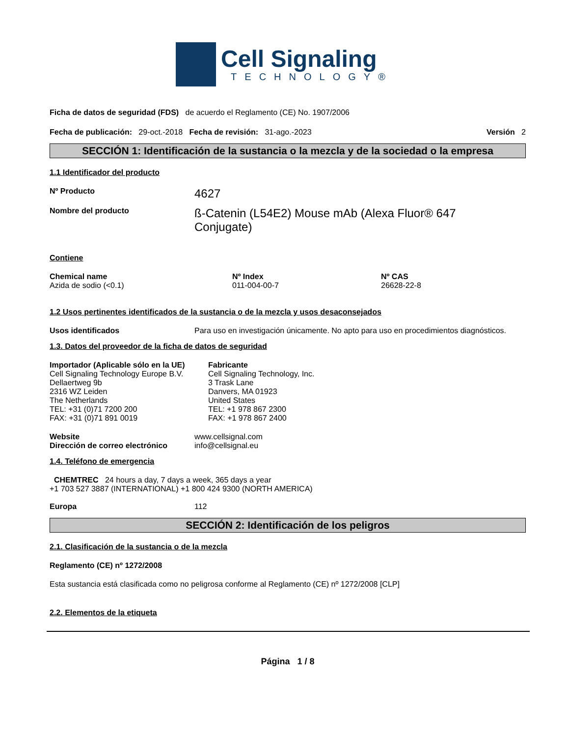Cell Signaling
TECHNOLOGY®
Ficha de datos de seguridad (FDS) de acuerdo el Reglamento (CE) No. 1907/2006
Fecha de publicación: 29-oct.-2018 Fecha de revisión: 31-ago.-2023
Versión 2
SECCIÓN 1: Identificación de la sustancia o la mezcla y de la sociedad o la empresa
1.1 Identificador del producto
Nº Producto
4627
Nombre del producto
ß-Catenin (L54E2) Mouse mAb (Alexa Fluor® 647 Conjugate)
Contiene
Chemical name
Azida de sodio (<0.1)
Nº Index
011-004-00-7
Nº CAS
26628-22-8
1.2 Usos pertinentes identificados de la sustancia o de la mezcla y usos desaconsejados
Usos identificados Para uso en investigación únicamente. No apto para uso en procedimientos diagnósticos.
1.3. Datos del proveedor de la ficha de datos de seguridad
Importador (Aplicable sólo en la UE)
Cell Signaling Technology Europe B.V.
Dellaertweg 9b
2316 WZ Leiden
The Netherlands
TEL: +31 (0)71 7200 200
FAX: +31 (0)71 891 0019
Fabricante
Cell Signaling Technology, Inc.
3 Trask Lane
Danvers, MA 01923
United States
TEL: +1 978 867 2300
FAX: +1 978 867 2400
Website
Dirección de correo electrónico
www.cellsignal.com
info@cellsignal.eu
1.4. Teléfono de emergencia
CHEMTREC 24 hours a day, 7 days a week, 365 days a year
+1 703 527 3887 (INTERNATIONAL) +1 800 424 9300 (NORTH AMERICA)
Europa 112
SECCIÓN 2: Identificación de los peligros
2.1. Clasificación de la sustancia o de la mezcla
Reglamento (CE) nº 1272/2008
Esta sustancia está clasificada como no peligrosa conforme al Reglamento (CE) nº 1272/2008 [CLP]
2.2. Elementos de la etiqueta
Página 1 / 8